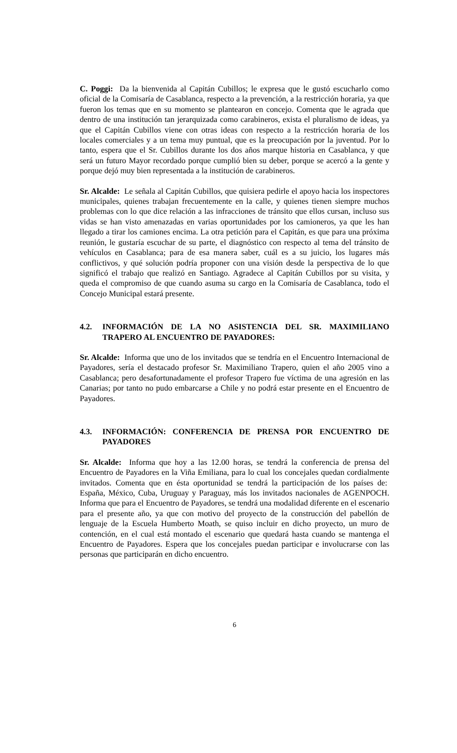C. Poggi: Da la bienvenida al Capitán Cubillos; le expresa que le gustó escucharlo como oficial de la Comisaría de Casablanca, respecto a la prevención, a la restricción horaria, ya que fueron los temas que en su momento se plantearon en concejo. Comenta que le agrada que dentro de una institución tan jerarquizada como carabineros, exista el pluralismo de ideas, ya que el Capitán Cubillos viene con otras ideas con respecto a la restricción horaria de los locales comerciales y a un tema muy puntual, que es la preocupación por la juventud. Por lo tanto, espera que el Sr. Cubillos durante los dos años marque historia en Casablanca, y que será un futuro Mayor recordado porque cumplió bien su deber, porque se acercó a la gente y porque dejó muy bien representada a la institución de carabineros.
Sr. Alcalde: Le señala al Capitán Cubillos, que quisiera pedirle el apoyo hacia los inspectores municipales, quienes trabajan frecuentemente en la calle, y quienes tienen siempre muchos problemas con lo que dice relación a las infracciones de tránsito que ellos cursan, incluso sus vidas se han visto amenazadas en varias oportunidades por los camioneros, ya que les han llegado a tirar los camiones encima. La otra petición para el Capitán, es que para una próxima reunión, le gustaría escuchar de su parte, el diagnóstico con respecto al tema del tránsito de vehículos en Casablanca; para de esa manera saber, cuál es a su juicio, los lugares más conflictivos, y qué solución podría proponer con una visión desde la perspectiva de lo que significó el trabajo que realizó en Santiago. Agradece al Capitán Cubillos por su visita, y queda el compromiso de que cuando asuma su cargo en la Comisaría de Casablanca, todo el Concejo Municipal estará presente.
4.2. INFORMACIÓN DE LA NO ASISTENCIA DEL SR. MAXIMILIANO TRAPERO AL ENCUENTRO DE PAYADORES:
Sr. Alcalde: Informa que uno de los invitados que se tendría en el Encuentro Internacional de Payadores, sería el destacado profesor Sr. Maximiliano Trapero, quien el año 2005 vino a Casablanca; pero desafortunadamente el profesor Trapero fue víctima de una agresión en las Canarias; por tanto no pudo embarcarse a Chile y no podrá estar presente en el Encuentro de Payadores.
4.3. INFORMACIÓN: CONFERENCIA DE PRENSA POR ENCUENTRO DE PAYADORES
Sr. Alcalde: Informa que hoy a las 12.00 horas, se tendrá la conferencia de prensa del Encuentro de Payadores en la Viña Emiliana, para lo cual los concejales quedan cordialmente invitados. Comenta que en ésta oportunidad se tendrá la participación de los países de: España, México, Cuba, Uruguay y Paraguay, más los invitados nacionales de AGENPOCH. Informa que para el Encuentro de Payadores, se tendrá una modalidad diferente en el escenario para el presente año, ya que con motivo del proyecto de la construcción del pabellón de lenguaje de la Escuela Humberto Moath, se quiso incluir en dicho proyecto, un muro de contención, en el cual está montado el escenario que quedará hasta cuando se mantenga el Encuentro de Payadores. Espera que los concejales puedan participar e involucrarse con las personas que participarán en dicho encuentro.
6